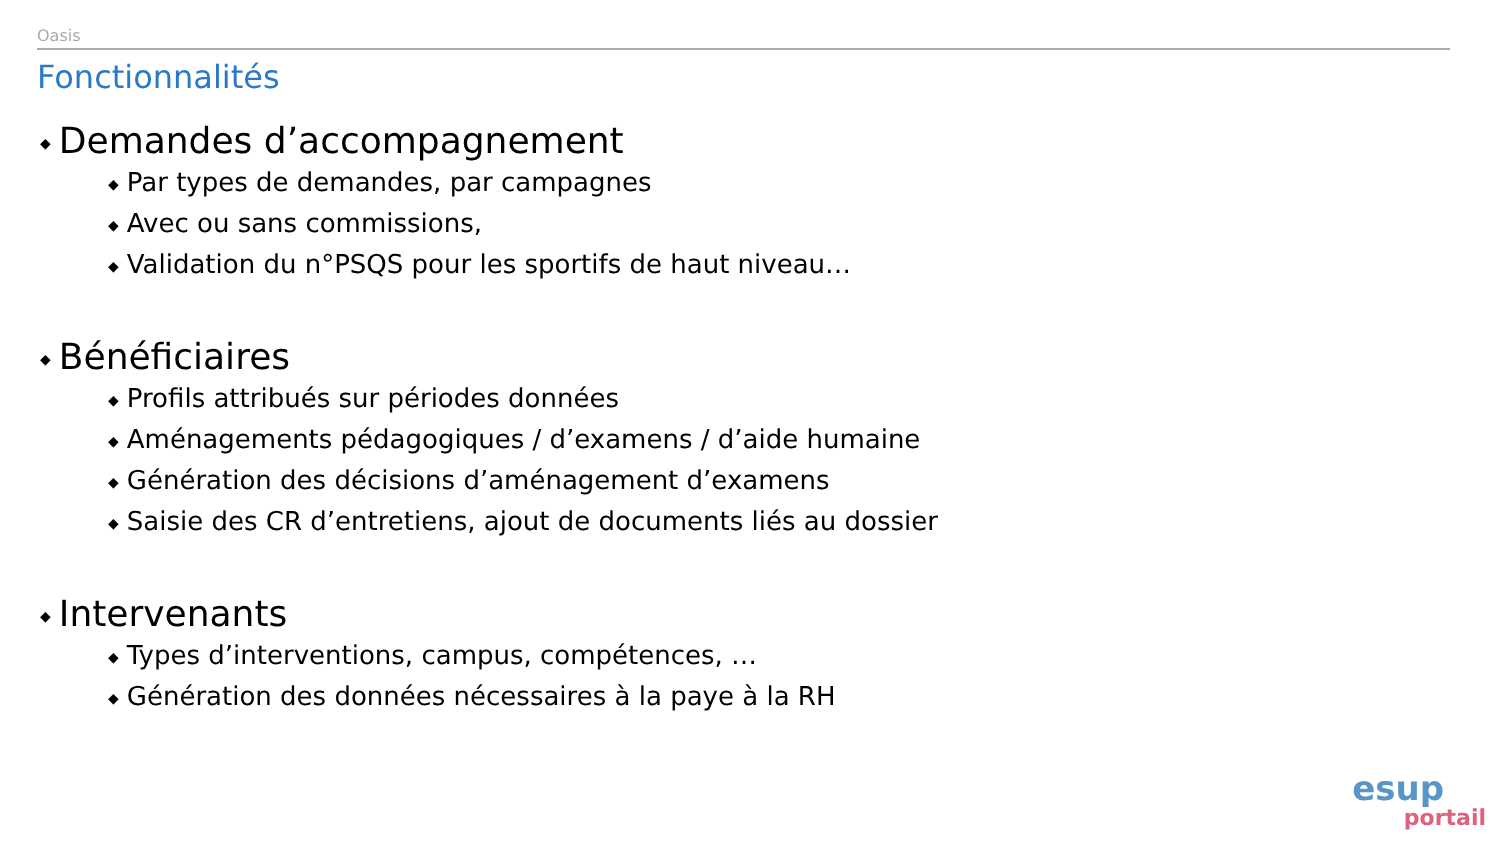Oasis
Fonctionnalités
◆ Demandes d’accompagnement
◆ Par types de demandes, par campagnes
◆ Avec ou sans commissions,
◆ Validation du n°PSQS pour les sportifs de haut niveau…
◆ Bénéficiaires
◆ Profils attribués sur périodes données
◆ Aménagements pédagogiques / d’examens / d’aide humaine
◆ Génération des décisions d’aménagement d’examens
◆ Saisie des CR d’entretiens, ajout de documents liés au dossier
◆ Intervenants
◆ Types d’interventions, campus, compétences, …
◆ Génération des données nécessaires à la paye à la RH
esup
portail